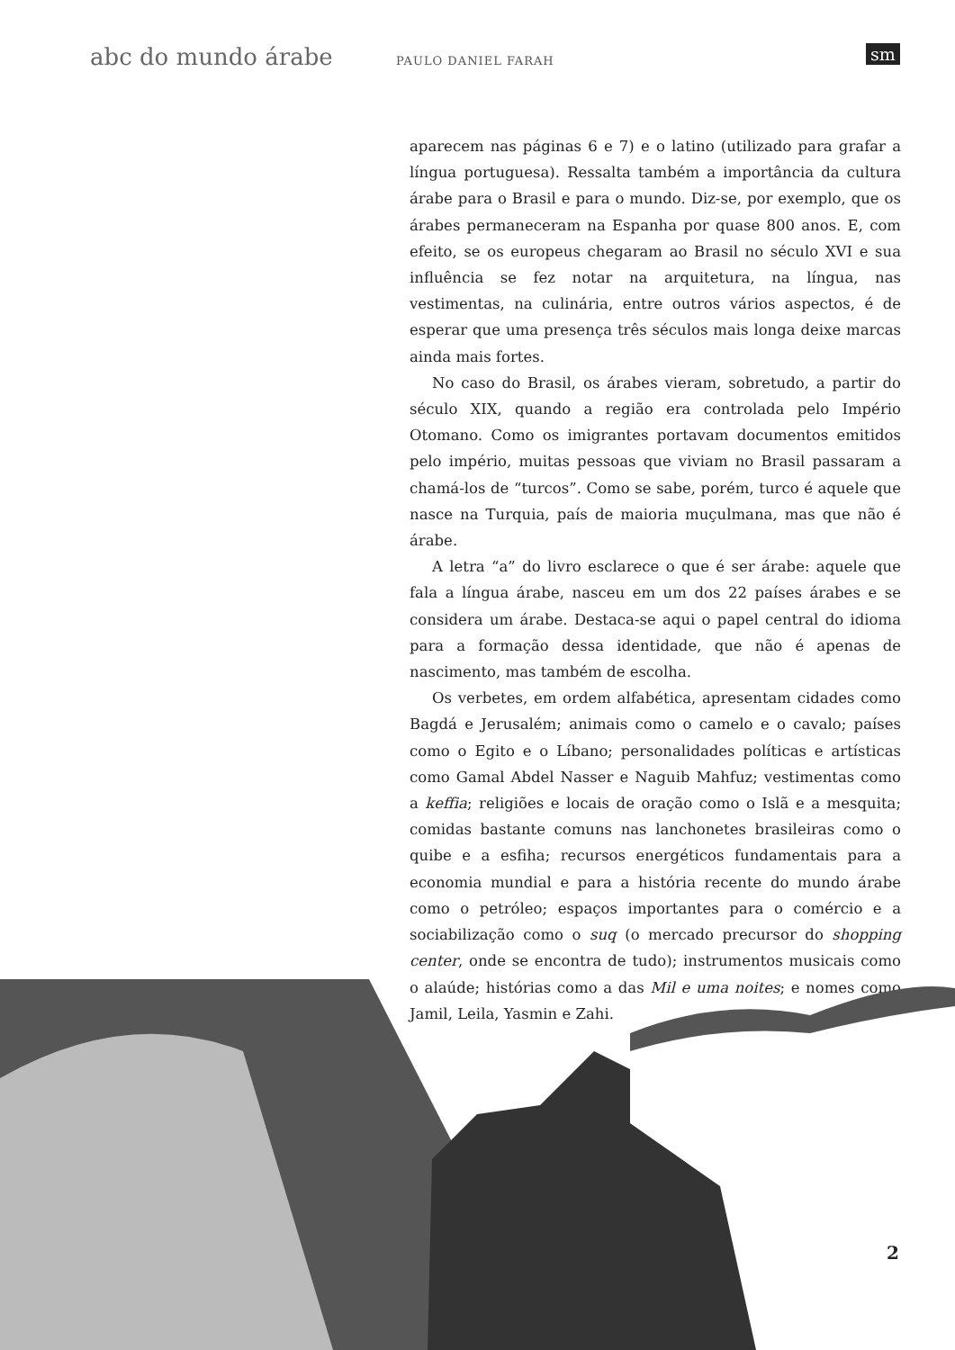abc do mundo árabe PAULO DANIEL FARAH sm
aparecem nas páginas 6 e 7) e o latino (utilizado para grafar a língua portuguesa). Ressalta também a importância da cultura árabe para o Brasil e para o mundo. Diz-se, por exemplo, que os árabes permaneceram na Espanha por quase 800 anos. E, com efeito, se os europeus chegaram ao Brasil no século XVI e sua influência se fez notar na arquitetura, na língua, nas vestimentas, na culinária, entre outros vários aspectos, é de esperar que uma presença três séculos mais longa deixe marcas ainda mais fortes.
No caso do Brasil, os árabes vieram, sobretudo, a partir do século XIX, quando a região era controlada pelo Império Otomano. Como os imigrantes portavam documentos emitidos pelo império, muitas pessoas que viviam no Brasil passaram a chamá-los de “turcos”. Como se sabe, porém, turco é aquele que nasce na Turquia, país de maioria muçulmana, mas que não é árabe.
A letra “a” do livro esclarece o que é ser árabe: aquele que fala a língua árabe, nasceu em um dos 22 países árabes e se considera um árabe. Destaca-se aqui o papel central do idioma para a formação dessa identidade, que não é apenas de nascimento, mas também de escolha.
Os verbetes, em ordem alfabética, apresentam cidades como Bagdá e Jerusalém; animais como o camelo e o cavalo; países como o Egito e o Líbano; personalidades políticas e artísticas como Gamal Abdel Nasser e Naguib Mahfuz; vestimentas como a keffia; religiões e locais de oração como o Islã e a mesquita; comidas bastante comuns nas lanchonetes brasileiras como o quibe e a esfiha; recursos energéticos fundamentais para a economia mundial e para a história recente do mundo árabe como o petróleo; espaços importantes para o comércio e a sociabilização como o suq (o mercado precursor do shopping center, onde se encontra de tudo); instrumentos musicais como o alaúde; histórias como a das Mil e uma noites; e nomes como Jamil, Leila, Yasmin e Zahi.
2